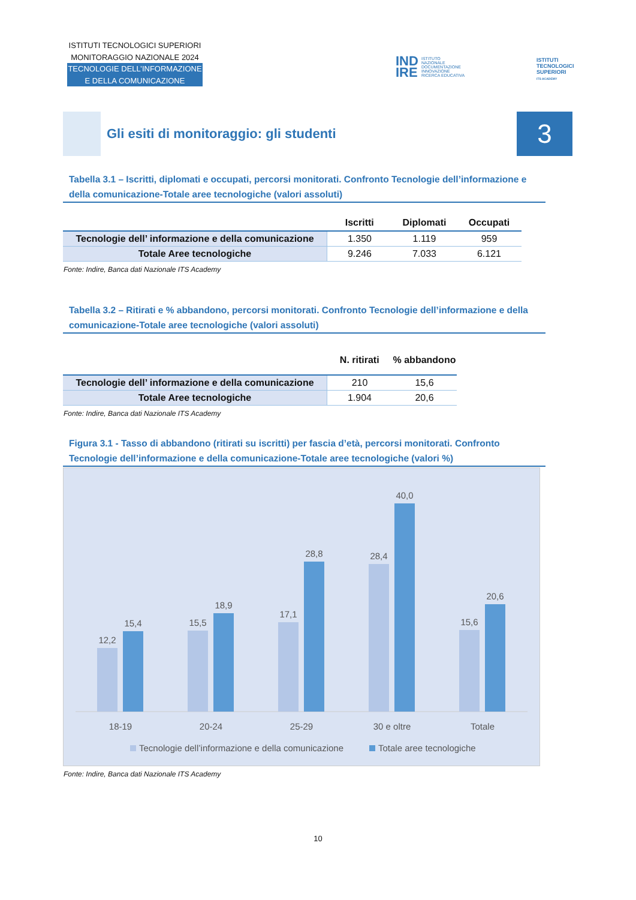ISTITUTI TECNOLOGICI SUPERIORI
MONITORAGGIO NAZIONALE 2024
TECNOLOGIE DELL’INFORMAZIONE
E DELLA COMUNICAZIONE
IND
IRE
ISTITUTO
NAZIONALE
DOCUMENTAZIONE
INNOVAZIONE
RICERCA EDUCATIVA
ISTITUTI
TECNOLOGICI
SUPERIORI
ITS ACADEMY
Gli esiti di monitoraggio: gli studenti
3
Tabella 3.1 – Iscritti, diplomati e occupati, percorsi monitorati. Confronto Tecnologie dell’informazione e della comunicazione-Totale aree tecnologiche (valori assoluti)
| | Iscritti | Diplomati | Occupati |
| --- | --- | --- | --- |
| Tecnologie dell’ informazione e della comunicazione | 1.350 | 1.119 | 959 |
| Totale Aree tecnologiche | 9.246 | 7.033 | 6.121 |
Fonte: Indire, Banca dati Nazionale ITS Academy
Tabella 3.2 – Ritirati e % abbandono, percorsi monitorati. Confronto Tecnologie dell’informazione e della comunicazione-Totale aree tecnologiche (valori assoluti)
| | N. ritirati | % abbandono |
| --- | --- | --- |
| Tecnologie dell’ informazione e della comunicazione | 210 | 15,6 |
| Totale Aree tecnologiche | 1.904 | 20,6 |
Fonte: Indire, Banca dati Nazionale ITS Academy
Figura 3.1 - Tasso di abbandono (ritirati su iscritti) per fascia d’età, percorsi monitorati. Confronto Tecnologie dell’informazione e della comunicazione-Totale aree tecnologiche (valori %)
12,2
15,4
15,5
18,9
17,1
28,8
28,4
40,0
15,6
20,6
18-19
20-24
25-29
30 e oltre
Totale
Tecnologie dell’informazione e della comunicazione
Totale aree tecnologiche
Fonte: Indire, Banca dati Nazionale ITS Academy
10